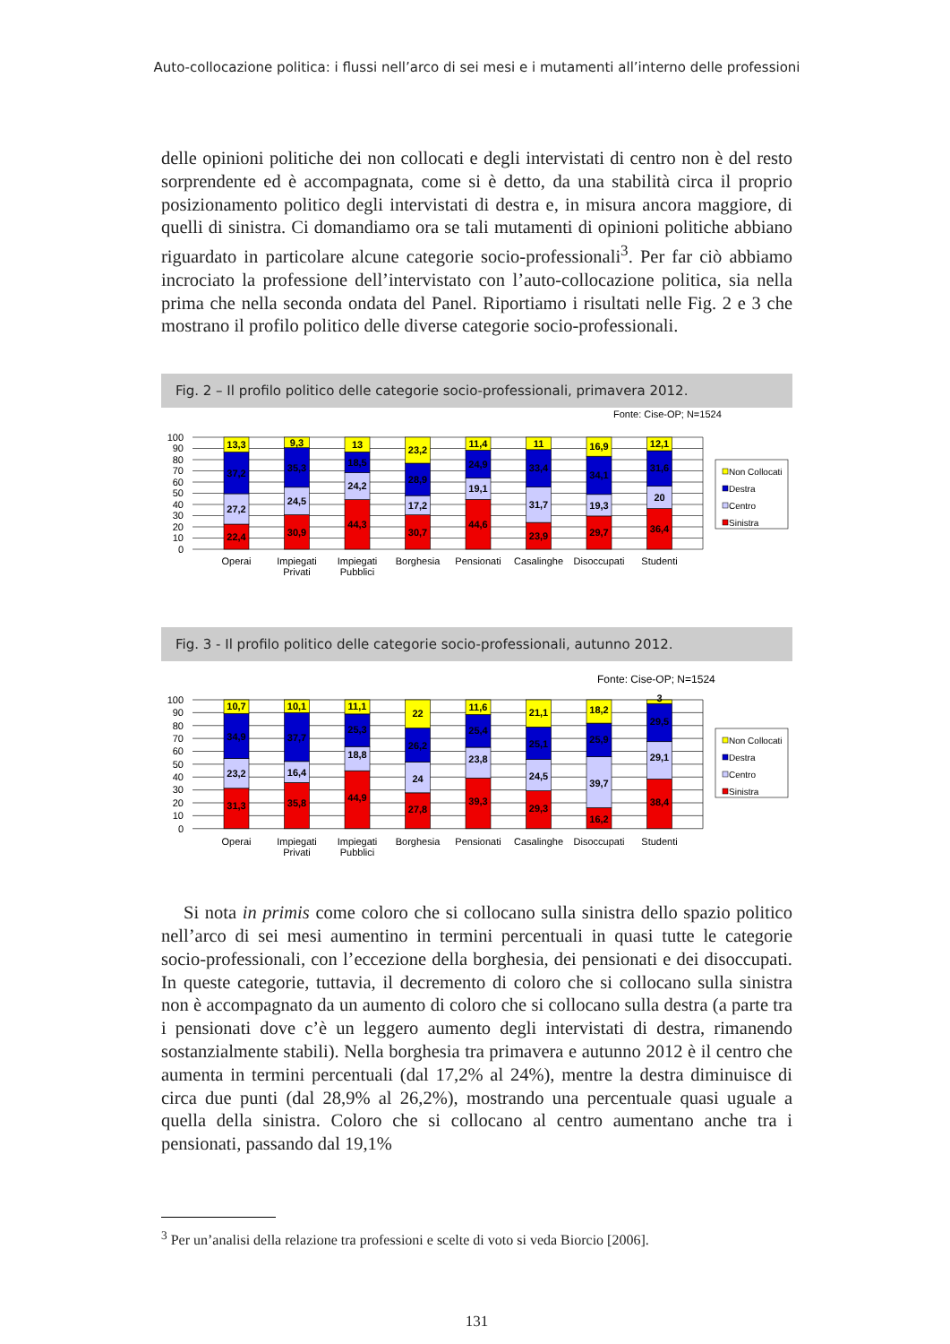Auto-collocazione politica: i flussi nell’arco di sei mesi e i mutamenti all’interno delle professioni
delle opinioni politiche dei non collocati e degli intervistati di centro non è del resto sorprendente ed è accompagnata, come si è detto, da una stabilità circa il proprio posizionamento politico degli intervistati di destra e, in misura ancora maggiore, di quelli di sinistra. Ci domandiamo ora se tali mutamenti di opinioni politiche abbiano riguardato in particolare alcune categorie socio-professionali<sup>3</sup>. Per far ciò abbiamo incrociato la professione dell’intervistato con l’auto-collocazione politica, sia nella prima che nella seconda ondata del Panel. Riportiamo i risultati nelle Fig. 2 e 3 che mostrano il profilo politico delle diverse categorie socio-professionali.
Fig. 2 – Il profilo politico delle categorie socio-professionali, primavera 2012.
Fonte: Cise-OP; N=1524
100
90
80
70
60
50
40
30
20
10
0
13,3
37,2
27,2
22,4
9,3
35,3
24,5
30,9
13
18,5
24,2
44,3
23,2
28,9
17,2
30,7
11,4
24,9
19,1
44,6
11
33,4
31,7
23,9
16,9
34,1
19,3
29,7
12,1
31,6
20
36,4
Operai
Impiegati
Privati
Impiegati
Pubblici
Borghesia
Pensionati
Casalinghe
Disoccupati
Studenti
Non Collocati
Destra
Centro
Sinistra
Fig. 3 - Il profilo politico delle categorie socio-professionali, autunno 2012.
Fonte: Cise-OP; N=1524
100
90
80
70
60
50
40
30
20
10
0
10,7
34,9
23,2
31,3
10,1
37,7
16,4
35,8
11,1
25,3
18,8
44,9
22
26,2
24
27,8
11,6
25,4
23,8
39,3
21,1
25,1
24,5
29,3
18,2
25,9
39,7
16,2
3
29,5
29,1
38,4
Operai
Impiegati
Privati
Impiegati
Pubblici
Borghesia
Pensionati
Casalinghe
Disoccupati
Studenti
Non Collocati
Destra
Centro
Sinistra
Si nota in primis come coloro che si collocano sulla sinistra dello spazio politico nell’arco di sei mesi aumentino in termini percentuali in quasi tutte le categorie socio-professionali, con l’eccezione della borghesia, dei pensionati e dei disoccupati. In queste categorie, tuttavia, il decremento di coloro che si collocano sulla sinistra non è accompagnato da un aumento di coloro che si collocano sulla destra (a parte tra i pensionati dove c’è un leggero aumento degli intervistati di destra, rimanendo sostanzialmente stabili). Nella borghesia tra primavera e autunno 2012 è il centro che aumenta in termini percentuali (dal 17,2% al 24%), mentre la destra diminuisce di circa due punti (dal 28,9% al 26,2%), mostrando una percentuale quasi uguale a quella della sinistra. Coloro che si collocano al centro aumentano anche tra i pensionati, passando dal 19,1%
<sup>3</sup> Per un’analisi della relazione tra professioni e scelte di voto si veda Biorcio [2006].
131